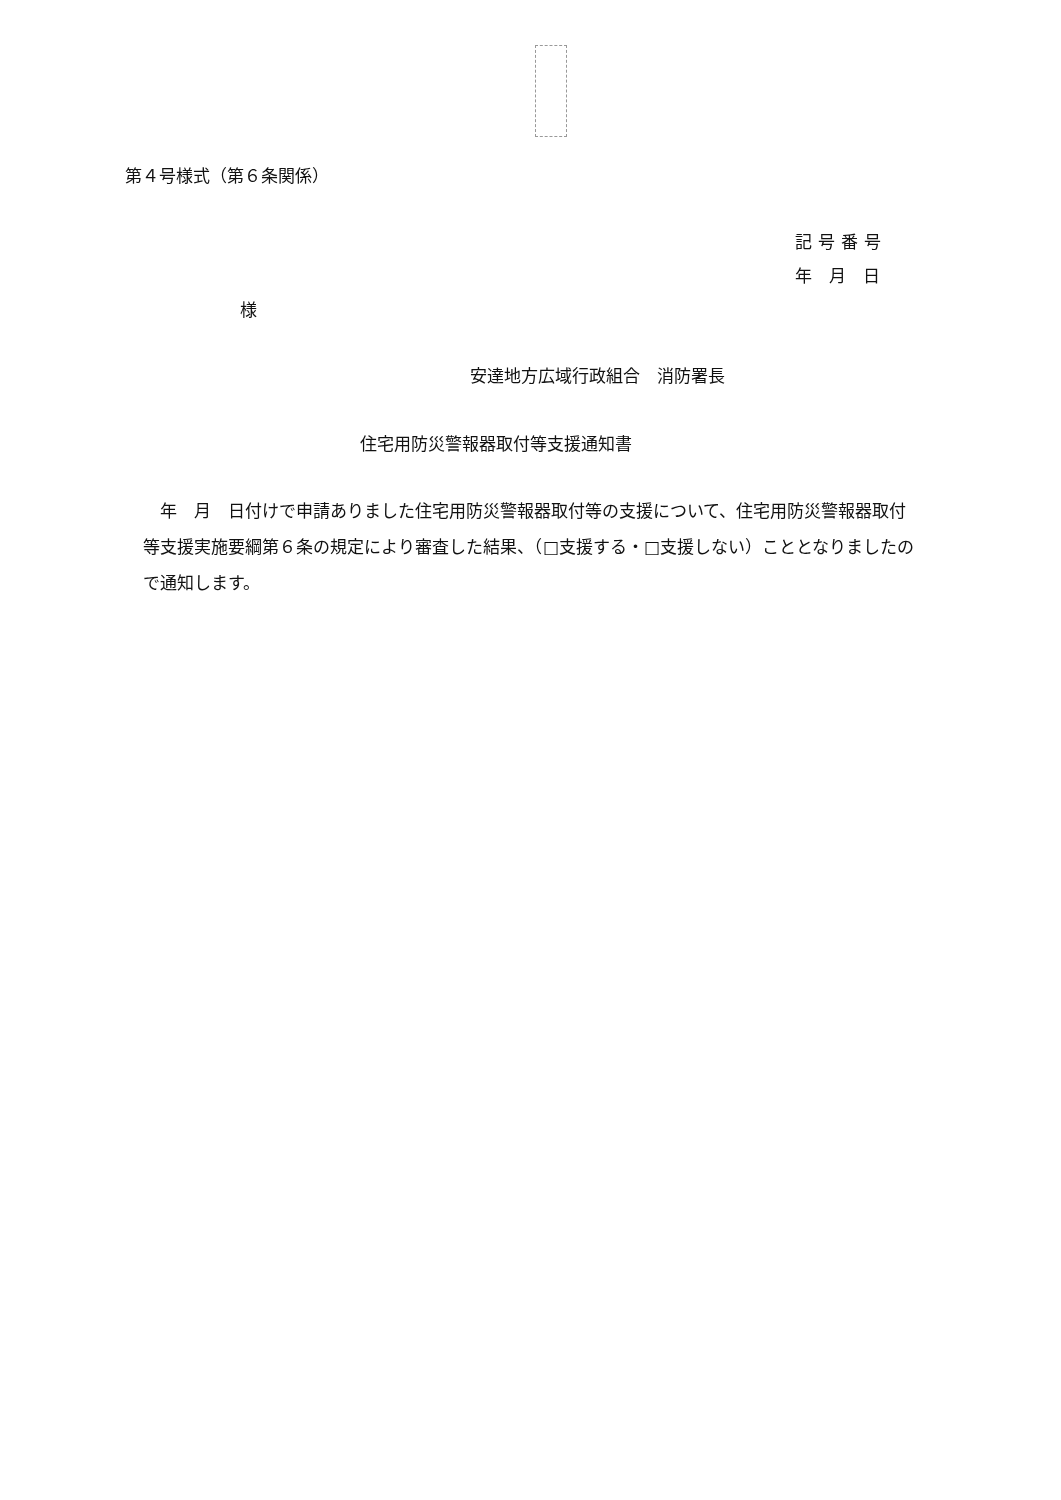第４号様式（第６条関係）
記号番号
年　月　日
様
安達地方広域行政組合　消防署長
住宅用防災警報器取付等支援通知書
年　月　日付けで申請ありました住宅用防災警報器取付等の支援について、住宅用防災警報器取付等支援実施要綱第６条の規定により審査した結果、（□支援する・□支援しない）こととなりましたので通知します。